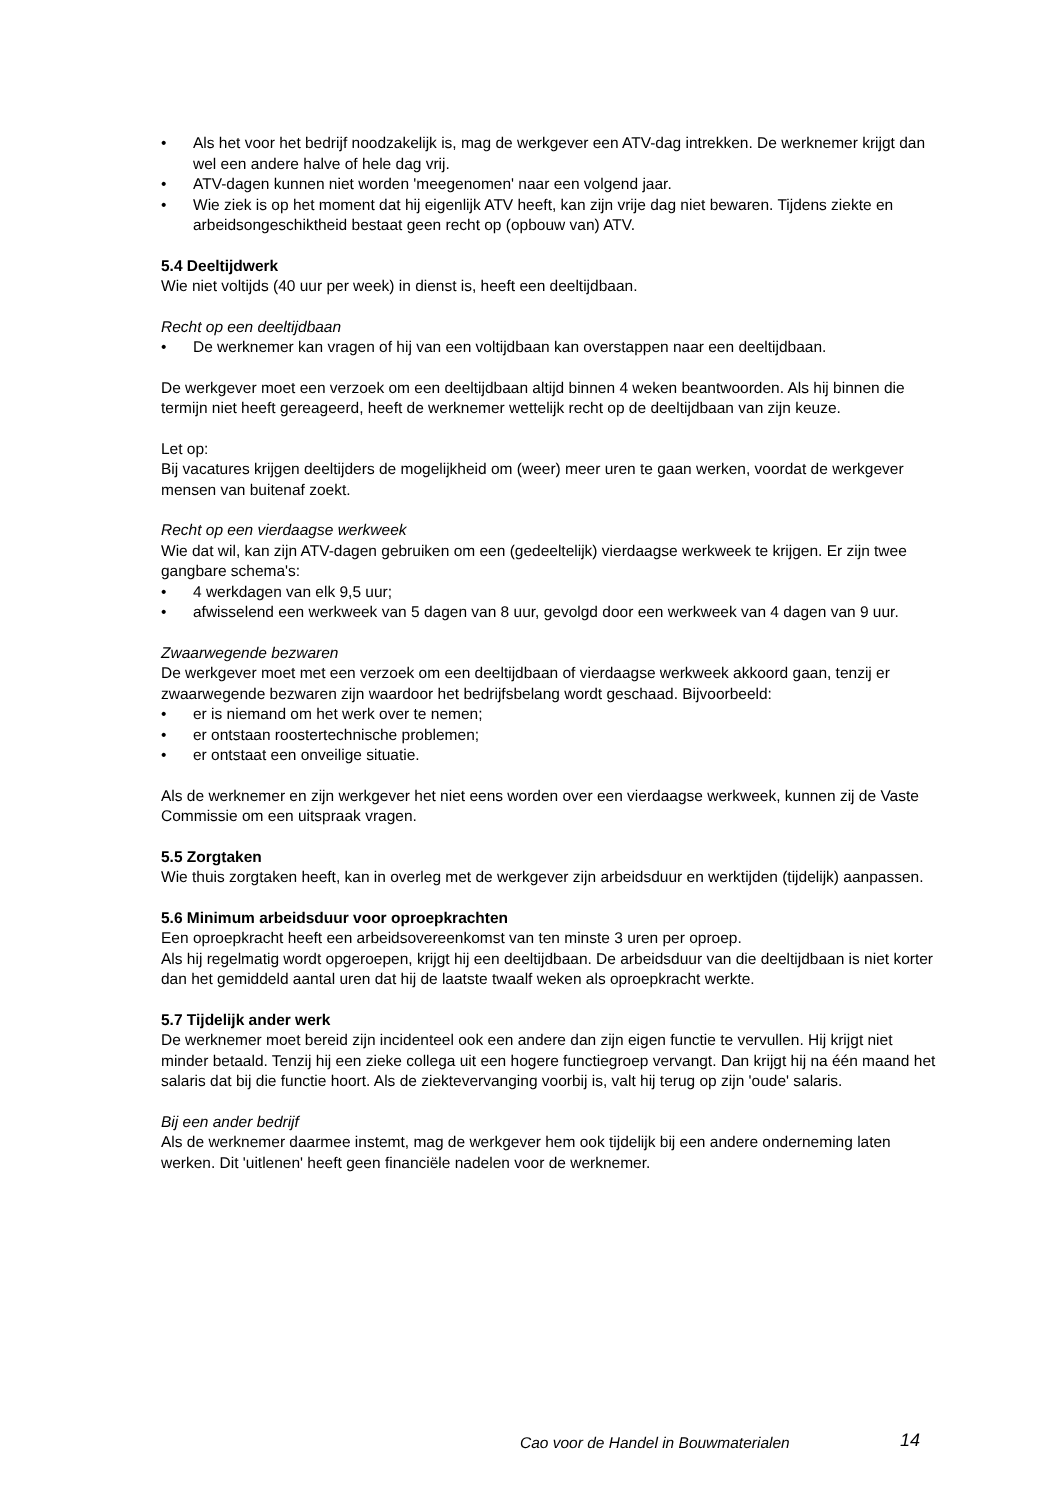• Als het voor het bedrijf noodzakelijk is, mag de werkgever een ATV-dag intrekken. De werknemer krijgt dan wel een andere halve of hele dag vrij.
• ATV-dagen kunnen niet worden 'meegenomen' naar een volgend jaar.
• Wie ziek is op het moment dat hij eigenlijk ATV heeft, kan zijn vrije dag niet bewaren. Tijdens ziekte en arbeidsongeschiktheid bestaat geen recht op (opbouw van) ATV.
5.4 Deeltijdwerk
Wie niet voltijds (40 uur per week) in dienst is, heeft een deeltijdbaan.
Recht op een deeltijdbaan
• De werknemer kan vragen of hij van een voltijdbaan kan overstappen naar een deeltijdbaan.
De werkgever moet een verzoek om een deeltijdbaan altijd binnen 4 weken beantwoorden. Als hij binnen die termijn niet heeft gereageerd, heeft de werknemer wettelijk recht op de deeltijdbaan van zijn keuze.
Let op:
Bij vacatures krijgen deeltijders de mogelijkheid om (weer) meer uren te gaan werken, voordat de werkgever mensen van buitenaf zoekt.
Recht op een vierdaagse werkweek
Wie dat wil, kan zijn ATV-dagen gebruiken om een (gedeeltelijk) vierdaagse werkweek te krijgen. Er zijn twee gangbare schema's:
• 4 werkdagen van elk 9,5 uur;
• afwisselend een werkweek van 5 dagen van 8 uur, gevolgd door een werkweek van 4 dagen van 9 uur.
Zwaarwegende bezwaren
De werkgever moet met een verzoek om een deeltijdbaan of vierdaagse werkweek akkoord gaan, tenzij er zwaarwegende bezwaren zijn waardoor het bedrijfsbelang wordt geschaad. Bijvoorbeeld:
• er is niemand om het werk over te nemen;
• er ontstaan roostertechnische problemen;
• er ontstaat een onveilige situatie.
Als de werknemer en zijn werkgever het niet eens worden over een vierdaagse werkweek, kunnen zij de Vaste Commissie om een uitspraak vragen.
5.5 Zorgtaken
Wie thuis zorgtaken heeft, kan in overleg met de werkgever zijn arbeidsduur en werktijden (tijdelijk) aanpassen.
5.6 Minimum arbeidsduur voor oproepkrachten
Een oproepkracht heeft een arbeidsovereenkomst van ten minste 3 uren per oproep.
Als hij regelmatig wordt opgeroepen, krijgt hij een deeltijdbaan. De arbeidsduur van die deeltijdbaan is niet korter dan het gemiddeld aantal uren dat hij de laatste twaalf weken als oproepkracht werkte.
5.7 Tijdelijk ander werk
De werknemer moet bereid zijn incidenteel ook een andere dan zijn eigen functie te vervullen. Hij krijgt niet minder betaald. Tenzij hij een zieke collega uit een hogere functiegroep vervangt. Dan krijgt hij na één maand het salaris dat bij die functie hoort. Als de ziektevervanging voorbij is, valt hij terug op zijn 'oude' salaris.
Bij een ander bedrijf
Als de werknemer daarmee instemt, mag de werkgever hem ook tijdelijk bij een andere onderneming laten werken. Dit 'uitlenen' heeft geen financiële nadelen voor de werknemer.
Cao voor de Handel in Bouwmaterialen
14